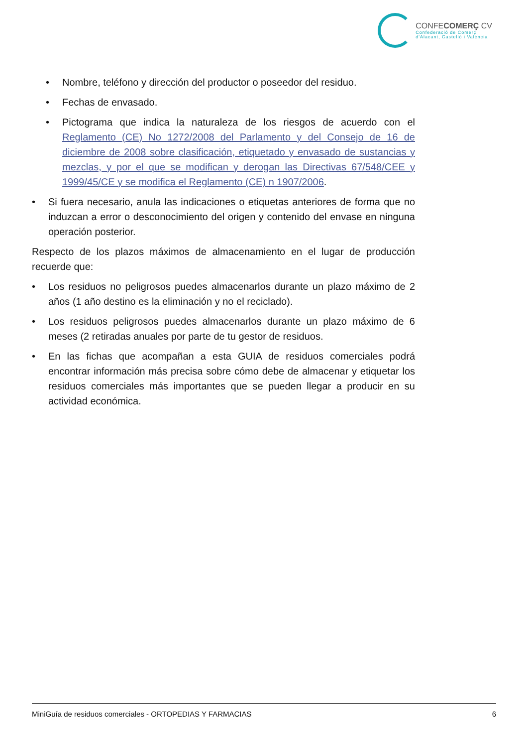CONFECOMERÇ CV
Confederació de Comerç
d'Alacant, Castelló i València
Nombre, teléfono y dirección del productor o poseedor del residuo.
Fechas de envasado.
Pictograma que indica la naturaleza de los riesgos de acuerdo con el Reglamento (CE) No 1272/2008 del Parlamento y del Consejo de 16 de diciembre de 2008 sobre clasificación, etiquetado y envasado de sustancias y mezclas, y por el que se modifican y derogan las Directivas 67/548/CEE y 1999/45/CE y se modifica el Reglamento (CE) n 1907/2006.
Si fuera necesario, anula las indicaciones o etiquetas anteriores de forma que no induzcan a error o desconocimiento del origen y contenido del envase en ninguna operación posterior.
Respecto de los plazos máximos de almacenamiento en el lugar de producción recuerde que:
Los residuos no peligrosos puedes almacenarlos durante un plazo máximo de 2 años (1 año destino es la eliminación y no el reciclado).
Los residuos peligrosos puedes almacenarlos durante un plazo máximo de 6 meses (2 retiradas anuales por parte de tu gestor de residuos.
En las fichas que acompañan a esta GUIA de residuos comerciales podrá encontrar información más precisa sobre cómo debe de almacenar y etiquetar los residuos comerciales más importantes que se pueden llegar a producir en su actividad económica.
MiniGuía de residuos comerciales - ORTOPEDIAS Y FARMACIAS 6